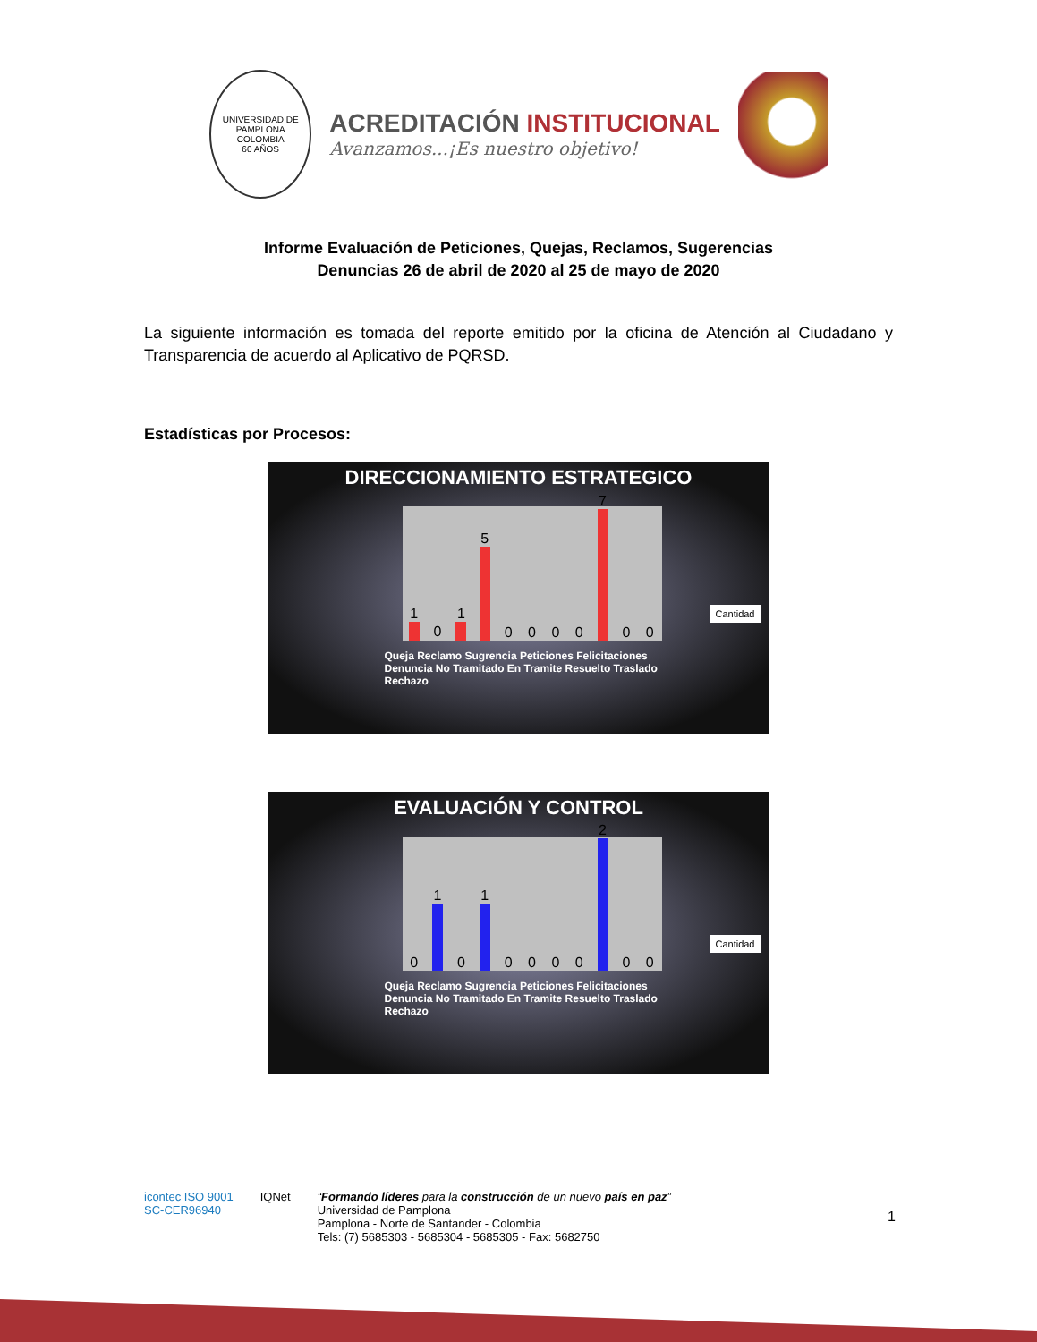UNIVERSIDAD DE PAMPLONA
COLOMBIA
60 AÑOS
ACREDITACIÓN INSTITUCIONAL
Avanzamos...¡Es nuestro objetivo!
Informe Evaluación de Peticiones, Quejas, Reclamos, Sugerencias
Denuncias 26 de abril de 2020 al 25 de mayo de 2020
La siguiente información es tomada del reporte emitido por la oficina de Atención al Ciudadano y Transparencia de acuerdo al Aplicativo de PQRSD.
Estadísticas por Procesos:
DIRECCIONAMIENTO ESTRATEGICO
1
0
1
5
0
0
0
0
7
0
0
Cantidad
Queja Reclamo Sugrencia Peticiones Felicitaciones Denuncia No Tramitado En Tramite Resuelto Traslado Rechazo
EVALUACIÓN Y CONTROL
0
1
0
1
0
0
0
0
2
0
0
Cantidad
Queja Reclamo Sugrencia Peticiones Felicitaciones Denuncia No Tramitado En Tramite Resuelto Traslado Rechazo
icontec ISO 9001
SC-CER96940
IQNet “Formando líderes para la construcción de un nuevo país en paz”
Universidad de Pamplona
Pamplona - Norte de Santander - Colombia
Tels: (7) 5685303 - 5685304 - 5685305 - Fax: 5682750
1